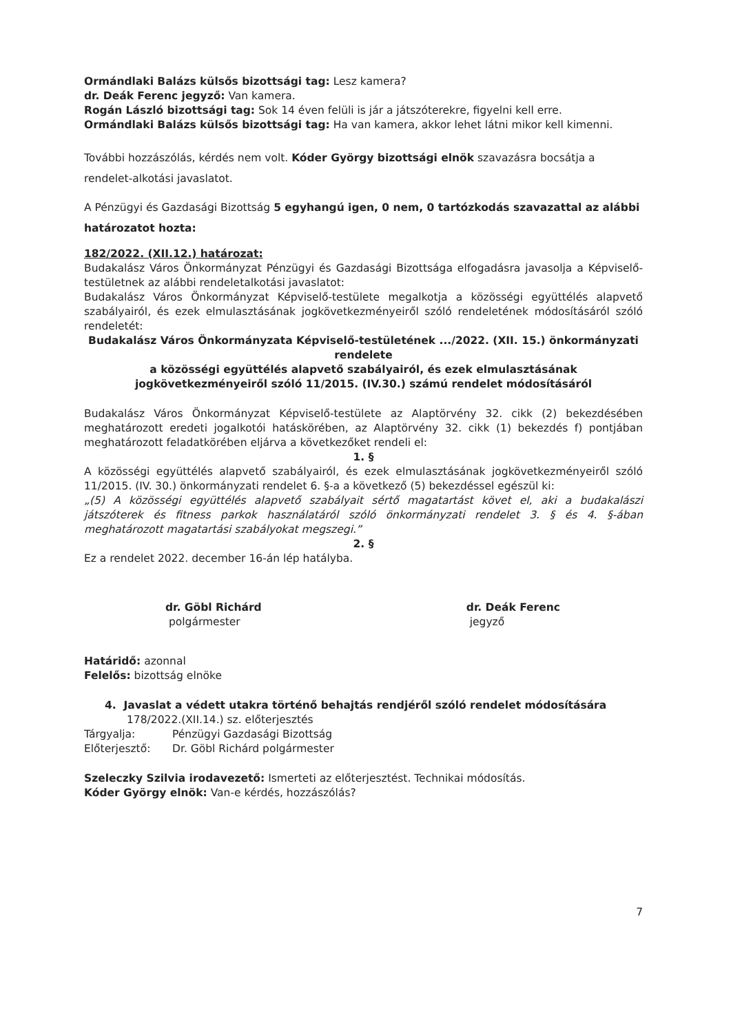Ormándlaki Balázs külsős bizottsági tag: Lesz kamera?
dr. Deák Ferenc jegyző: Van kamera.
Rogán László bizottsági tag: Sok 14 éven felüli is jár a játszóterekre, figyelni kell erre.
Ormándlaki Balázs külsős bizottsági tag: Ha van kamera, akkor lehet látni mikor kell kimenni.
További hozzászólás, kérdés nem volt. Kóder György bizottsági elnök szavazásra bocsátja a rendelet-alkotási javaslatot.
A Pénzügyi és Gazdasági Bizottság 5 egyhangú igen, 0 nem, 0 tartózkodás szavazattal az alábbi határozatot hozta:
182/2022. (XII.12.) határozat:
Budakalász Város Önkormányzat Pénzügyi és Gazdasági Bizottsága elfogadásra javasolja a Képviselő-testületnek az alábbi rendeletalkotási javaslatot:
Budakalász Város Önkormányzat Képviselő-testülete megalkotja a közösségi együttélés alapvető szabályairól, és ezek elmulasztásának jogkövetkezményeiről szóló rendeletének módosításáról szóló rendeletét:
Budakalász Város Önkormányzata Képviselő-testületének .../2022. (XII. 15.) önkormányzati rendelete
a közösségi együttélés alapvető szabályairól, és ezek elmulasztásának jogkövetkezményeiről szóló 11/2015. (IV.30.) számú rendelet módosításáról
Budakalász Város Önkormányzat Képviselő-testülete az Alaptörvény 32. cikk (2) bekezdésében meghatározott eredeti jogalkotói hatáskörében, az Alaptörvény 32. cikk (1) bekezdés f) pontjában meghatározott feladatkörében eljárva a következőket rendeli el:
1. §
A közösségi együttélés alapvető szabályairól, és ezek elmulasztásának jogkövetkezményeiről szóló 11/2015. (IV. 30.) önkormányzati rendelet 6. §-a a következő (5) bekezdéssel egészül ki:
„(5) A közösségi együttélés alapvető szabályait sértő magatartást követ el, aki a budakalászi játszóterek és fitness parkok használatáról szóló önkormányzati rendelet 3. § és 4. §-ában meghatározott magatartási szabályokat megszegi.”
2. §
Ez a rendelet 2022. december 16-án lép hatályba.
dr. Göbl Richárd
polgármester
dr. Deák Ferenc
jegyző
Határidő: azonnal
Felelős: bizottság elnöke
4. Javaslat a védett utakra történő behajtás rendjéről szóló rendelet módosítására
178/2022.(XII.14.) sz. előterjesztés
Tárgyalja: Pénzügyi Gazdasági Bizottság
Előterjesztő: Dr. Göbl Richárd polgármester
Szeleczky Szilvia irodavezető: Ismerteti az előterjesztést. Technikai módosítás.
Kóder György elnök: Van-e kérdés, hozzászólás?
7